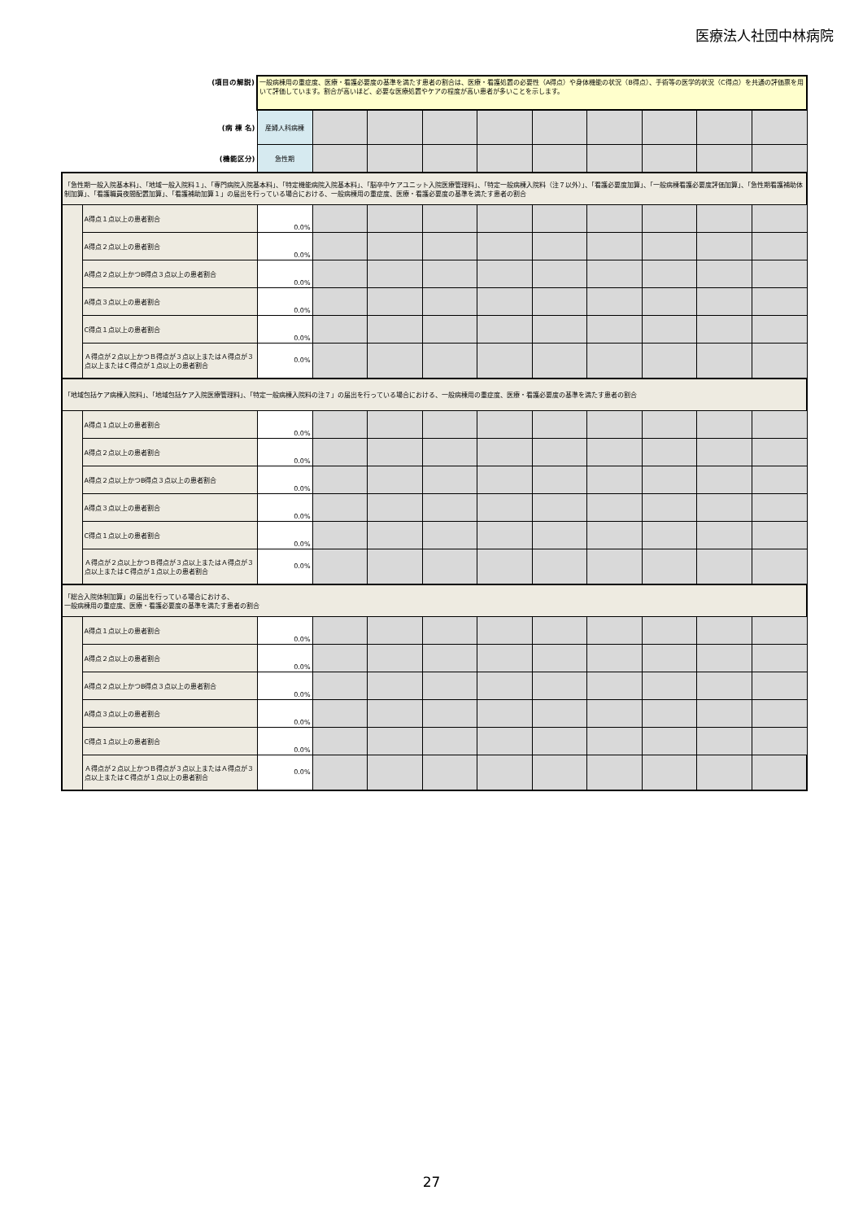医療法人社団中林病院
| (項目の解説) | | 一般病棟用の重症度、医療・看護必要度の基準を満たす患者の割合は、医療・看護処置の必要性（A得点）や身体機能の状況（B得点）、手術等の医学的状況（C得点）を共通の評価票を用いて評価しています。割合が高いほど、必要な医療処置やケアの程度が高い患者が多いことを示します。 | | | | | | | | | |
| (病 棟 名) | | 産婦人科病棟 | | | | | | | | | |
| (機能区分) | | 急性期 | | | | | | | | | |
| 「急性期一般入院基本料」、「地域一般入院料１」、「専門病院入院基本料」、「特定機能病院入院基本料」、「脳卒中ケアユニット入院医療管理料」、「特定一般病棟入院料（注７以外）」、「看護必要度加算」、「一般病棟看護必要度評価加算」、「急性期看護補助体制加算」、「看護職員夜間配置加算」、「看護補助加算１」の届出を行っている場合における、一般病棟用の重症度、医療・看護必要度の基準を満たす患者の割合 | | | | | | | | | | | |
| | A得点１点以上の患者割合 | 0.0% | | | | | | | | | |
| | A得点２点以上の患者割合 | 0.0% | | | | | | | | | |
| | A得点２点以上かつB得点３点以上の患者割合 | 0.0% | | | | | | | | | |
| | A得点３点以上の患者割合 | 0.0% | | | | | | | | | |
| | C得点１点以上の患者割合 | 0.0% | | | | | | | | | |
| | Ａ得点が２点以上かつＢ得点が３点以上またはＡ得点が３点以上またはＣ得点が１点以上の患者割合 | 0.0% | | | | | | | | | |
| 「地域包括ケア病棟入院料」、「地域包括ケア入院医療管理料」、「特定一般病棟入院料の注７」の届出を行っている場合における、一般病棟用の重症度、医療・看護必要度の基準を満たす患者の割合 | | | | | | | | | | | |
| | A得点１点以上の患者割合 | 0.0% | | | | | | | | | |
| | A得点２点以上の患者割合 | 0.0% | | | | | | | | | |
| | A得点２点以上かつB得点３点以上の患者割合 | 0.0% | | | | | | | | | |
| | A得点３点以上の患者割合 | 0.0% | | | | | | | | | |
| | C得点１点以上の患者割合 | 0.0% | | | | | | | | | |
| | Ａ得点が２点以上かつＢ得点が３点以上またはＡ得点が３点以上またはＣ得点が１点以上の患者割合 | 0.0% | | | | | | | | | |
| 「総合入院体制加算」の届出を行っている場合における、 一般病棟用の重症度、医療・看護必要度の基準を満たす患者の割合 | | | | | | | | | | | |
| | A得点１点以上の患者割合 | 0.0% | | | | | | | | | |
| | A得点２点以上の患者割合 | 0.0% | | | | | | | | | |
| | A得点２点以上かつB得点３点以上の患者割合 | 0.0% | | | | | | | | | |
| | A得点３点以上の患者割合 | 0.0% | | | | | | | | | |
| | C得点１点以上の患者割合 | 0.0% | | | | | | | | | |
| | Ａ得点が２点以上かつＢ得点が３点以上またはＡ得点が３点以上またはＣ得点が１点以上の患者割合 | 0.0% | | | | | | | | | |
27